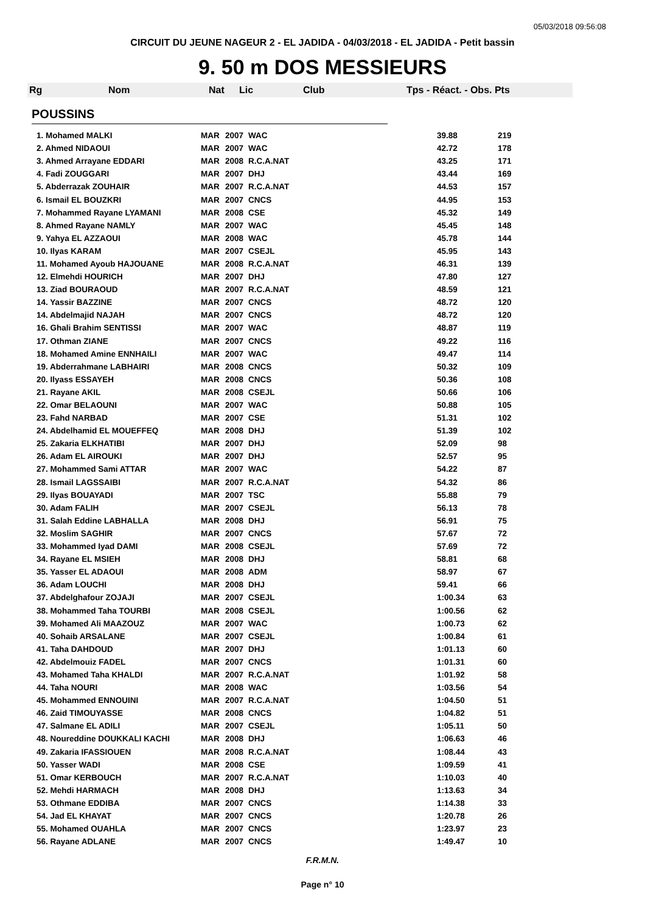05/03/2018 09:56:08
CIRCUIT DU JEUNE NAGEUR 2 - EL JADIDA - 04/03/2018 - EL JADIDA - Petit bassin
9. 50 m DOS MESSIEURS
Rg Nom Nat Lic Club Tps - Réact. - Obs. Pts
POUSSINS
| 1. Mohamed MALKI | MAR | 2007 | WAC | 39.88 | 219 |
| 2. Ahmed NIDAOUI | MAR | 2007 | WAC | 42.72 | 178 |
| 3. Ahmed Arrayane EDDARI | MAR | 2008 | R.C.A.NAT | 43.25 | 171 |
| 4. Fadi ZOUGGARI | MAR | 2007 | DHJ | 43.44 | 169 |
| 5. Abderrazak ZOUHAIR | MAR | 2007 | R.C.A.NAT | 44.53 | 157 |
| 6. Ismail EL BOUZKRI | MAR | 2007 | CNCS | 44.95 | 153 |
| 7. Mohammed Rayane LYAMANI | MAR | 2008 | CSE | 45.32 | 149 |
| 8. Ahmed Rayane NAMLY | MAR | 2007 | WAC | 45.45 | 148 |
| 9. Yahya EL AZZAOUI | MAR | 2008 | WAC | 45.78 | 144 |
| 10. Ilyas KARAM | MAR | 2007 | CSEJL | 45.95 | 143 |
| 11. Mohamed Ayoub HAJOUANE | MAR | 2008 | R.C.A.NAT | 46.31 | 139 |
| 12. Elmehdi HOURICH | MAR | 2007 | DHJ | 47.80 | 127 |
| 13. Ziad BOURAOUD | MAR | 2007 | R.C.A.NAT | 48.59 | 121 |
| 14. Yassir BAZZINE | MAR | 2007 | CNCS | 48.72 | 120 |
| 14. Abdelmajid NAJAH | MAR | 2007 | CNCS | 48.72 | 120 |
| 16. Ghali Brahim SENTISSI | MAR | 2007 | WAC | 48.87 | 119 |
| 17. Othman ZIANE | MAR | 2007 | CNCS | 49.22 | 116 |
| 18. Mohamed Amine ENNHAILI | MAR | 2007 | WAC | 49.47 | 114 |
| 19. Abderrahmane LABHAIRI | MAR | 2008 | CNCS | 50.32 | 109 |
| 20. Ilyass ESSAYEH | MAR | 2008 | CNCS | 50.36 | 108 |
| 21. Rayane AKIL | MAR | 2008 | CSEJL | 50.66 | 106 |
| 22. Omar BELAOUNI | MAR | 2007 | WAC | 50.88 | 105 |
| 23. Fahd NARBAD | MAR | 2007 | CSE | 51.31 | 102 |
| 24. Abdelhamid EL MOUEFFEQ | MAR | 2008 | DHJ | 51.39 | 102 |
| 25. Zakaria ELKHATIBI | MAR | 2007 | DHJ | 52.09 | 98 |
| 26. Adam EL AIROUKI | MAR | 2007 | DHJ | 52.57 | 95 |
| 27. Mohammed Sami ATTAR | MAR | 2007 | WAC | 54.22 | 87 |
| 28. Ismail LAGSSAIBI | MAR | 2007 | R.C.A.NAT | 54.32 | 86 |
| 29. Ilyas BOUAYADI | MAR | 2007 | TSC | 55.88 | 79 |
| 30. Adam FALIH | MAR | 2007 | CSEJL | 56.13 | 78 |
| 31. Salah Eddine LABHALLA | MAR | 2008 | DHJ | 56.91 | 75 |
| 32. Moslim SAGHIR | MAR | 2007 | CNCS | 57.67 | 72 |
| 33. Mohammed Iyad DAMI | MAR | 2008 | CSEJL | 57.69 | 72 |
| 34. Rayane EL MSIEH | MAR | 2008 | DHJ | 58.81 | 68 |
| 35. Yasser EL ADAOUI | MAR | 2008 | ADM | 58.97 | 67 |
| 36. Adam LOUCHI | MAR | 2008 | DHJ | 59.41 | 66 |
| 37. Abdelghafour ZOJAJI | MAR | 2007 | CSEJL | 1:00.34 | 63 |
| 38. Mohammed Taha TOURBI | MAR | 2008 | CSEJL | 1:00.56 | 62 |
| 39. Mohamed Ali MAAZOUZ | MAR | 2007 | WAC | 1:00.73 | 62 |
| 40. Sohaib ARSALANE | MAR | 2007 | CSEJL | 1:00.84 | 61 |
| 41. Taha DAHDOUD | MAR | 2007 | DHJ | 1:01.13 | 60 |
| 42. Abdelmouiz FADEL | MAR | 2007 | CNCS | 1:01.31 | 60 |
| 43. Mohamed Taha KHALDI | MAR | 2007 | R.C.A.NAT | 1:01.92 | 58 |
| 44. Taha NOURI | MAR | 2008 | WAC | 1:03.56 | 54 |
| 45. Mohammed ENNOUINI | MAR | 2007 | R.C.A.NAT | 1:04.50 | 51 |
| 46. Zaid TIMOUYASSE | MAR | 2008 | CNCS | 1:04.82 | 51 |
| 47. Salmane EL ADILI | MAR | 2007 | CSEJL | 1:05.11 | 50 |
| 48. Noureddine DOUKKALI KACHI | MAR | 2008 | DHJ | 1:06.63 | 46 |
| 49. Zakaria IFASSIOUEN | MAR | 2008 | R.C.A.NAT | 1:08.44 | 43 |
| 50. Yasser WADI | MAR | 2008 | CSE | 1:09.59 | 41 |
| 51. Omar KERBOUCH | MAR | 2007 | R.C.A.NAT | 1:10.03 | 40 |
| 52. Mehdi HARMACH | MAR | 2008 | DHJ | 1:13.63 | 34 |
| 53. Othmane EDDIBA | MAR | 2007 | CNCS | 1:14.38 | 33 |
| 54. Jad EL KHAYAT | MAR | 2007 | CNCS | 1:20.78 | 26 |
| 55. Mohamed OUAHLA | MAR | 2007 | CNCS | 1:23.97 | 23 |
| 56. Rayane ADLANE | MAR | 2007 | CNCS | 1:49.47 | 10 |
F.R.M.N.
Page n° 10